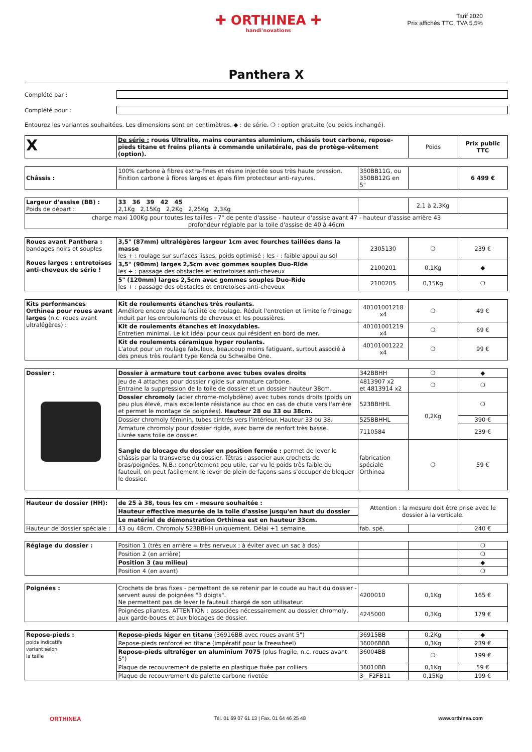✚ ORTHINEA ✚
handi'novations
Tarif 2020
Prix affichés TTC, TVA 5,5%
Panthera X
Complété par :
Complété pour :
Entourez les variantes souhaitées. Les dimensions sont en centimètres. ◆ : de série. ❍ : option gratuite (ou poids inchangé).
| X | De série : roues Ultralite, mains courantes aluminium, châssis tout carbone, repose-pieds titane et freins pliants à commande unilatérale, pas de protège-vêtement (option). | Poids | Prix public TTC |
| Châssis : | 100% carbone à fibres extra-fines et résine injectée sous très haute pression. Finition carbone à fibres larges et épais film protecteur anti-rayures. | 350BB11G, ou 350BB12G en 5" | | 6 499 € |
| Largeur d'assise (BB) : Poids de départ : | 33 36 39 42 45 2,1Kg 2,15Kg 2,2Kg 2,25Kg 2,3Kg | | 2,1 à 2,3Kg | |
| charge maxi 100Kg pour toutes les tailles - 7° de pente d'assise - hauteur d'assise avant 47 - hauteur d'assise arrière 43 profondeur réglable par la toile d'assise de 40 à 46cm | | | | |
| Roues avant Panthera : bandages noirs et souples Roues larges : entretoises anti-cheveux de série ! | 3,5" (87mm) ultralégères largeur 1cm avec fourches taillées dans la masse les + : roulage sur surfaces lisses, poids optimisé ; les - : faible appui au sol | 2305130 | ❍ | 239 € |
| | 3,5" (90mm) larges 2,5cm avec gommes souples Duo-Ride les + : passage des obstacles et entretoises anti-cheveux | 2100201 | 0,1Kg | ◆ |
| | 5" (120mm) larges 2,5cm avec gommes souples Duo-Ride les + : passage des obstacles et entretoises anti-cheveux | 2100205 | 0,15Kg | ❍ |
| Kits performances Orthinea pour roues avant larges (n.c. roues avant ultralégères) : | Kit de roulements étanches très roulants. Améliore encore plus la facilité de roulage. Réduit l'entretien et limite le freinage induit par les enroulements de cheveux et les poussières. | 40101001218 x4 | ❍ | 49 € |
| | Kit de roulements étanches et inoxydables. Entretien minimal. Le kit idéal pour ceux qui résident en bord de mer. | 40101001219 x4 | ❍ | 69 € |
| | Kit de roulements céramique hyper roulants. L'atout pour un roulage fabuleux, beaucoup moins fatiguant, surtout associé à des pneus très roulant type Kenda ou Schwalbe One. | 40101001222 x4 | ❍ | 99 € |
| Dossier : | Dossier à armature tout carbone avec tubes ovales droits | 342BBHH | ❍ | ◆ |
| | Jeu de 4 attaches pour dossier rigide sur armature carbone. Entraine la suppression de la toile de dossier et un dossier hauteur 38cm. | 4813907 x2 et 4813914 x2 | ❍ | ❍ |
| | Dossier chromoly (acier chrome-molybdène) avec tubes ronds droits (poids un peu plus élevé, mais excellente résistance au choc en cas de chute vers l'arrière et permet le montage de poignées). Hauteur 28 ou 33 ou 38cm. | 523BBHHL | 0,2Kg | ❍ |
| | Dossier chromoly féminin, tubes cintrés vers l'intérieur. Hauteur 33 ou 38. | 525BBHHL | | 390 € |
| | Armature chromoly pour dossier rigide, avec barre de renfort très basse. Livrée sans toile de dossier. | 7110584 | | 239 € |
| | Sangle de blocage du dossier en position fermée : permet de lever le châssis par la transverse du dossier. Tétras : associer aux crochets de bras/poignées. N.B.: concrètement peu utile, car vu le poids très faible du fauteuil, on peut facilement le lever de plein de façons sans s'occuper de bloquer le dossier. | fabrication spéciale Orthinea | ❍ | 59 € |
| Hauteur de dossier (HH): | de 25 à 38, tous les cm - mesure souhaitée : | Attention : la mesure doit être prise avec le dossier à la verticale. | | |
| | Hauteur effective mesurée de la toile d'assise jusqu'en haut du dossier | | | |
| | Le matériel de démonstration Orthinea est en hauteur 33cm. | | | |
| Hauteur de dossier spéciale : | 43 ou 48cm. Chromoly 523BBHH uniquement. Délai +1 semaine. | fab. spé. | | 240 € |
| Réglage du dossier : | Position 1 (très en arrière = très nerveux ; à éviter avec un sac à dos) | | | ❍ |
| | Position 2 (en arrière) | | | ❍ |
| | Position 3 (au milieu) | | | ◆ |
| | Position 4 (en avant) | | | ❍ |
| Poignées : | Crochets de bras fixes - permettent de se retenir par le coude au haut du dossier - servent aussi de poignées "3 doigts". Ne permettent pas de lever le fauteuil chargé de son utilisateur. | 4200010 | 0,1Kg | 165 € |
| | Poignées pliantes. ATTENTION : associées nécessairement au dossier chromoly, aux garde-boues et aux blocages de dossier. | 4245000 | 0,3Kg | 179 € |
| Repose-pieds : poids indicatifs variant selon la taille | Repose-pieds léger en titane (36916BB avec roues avant 5") | 36915BB | 0,2Kg | ◆ |
| | Repose-pieds renforcé en titane (impératif pour la Freewheel) | 36006BBB | 0,3Kg | 239 € |
| | Repose-pieds ultraléger en aluminium 7075 (plus fragile, n.c. roues avant 5") | 36004BB | ❍ | 199 € |
| | Plaque de recouvrement de palette en plastique fixée par colliers | 36010BB | 0,1Kg | 59 € |
| | Plaque de recouvrement de palette carbone rivetée | 3__F2FB11 | 0,15Kg | 199 € |
ORTHINEA Tél. 01 69 07 61 13 | Fax. 01 64 46 25 48 www.orthinea.com